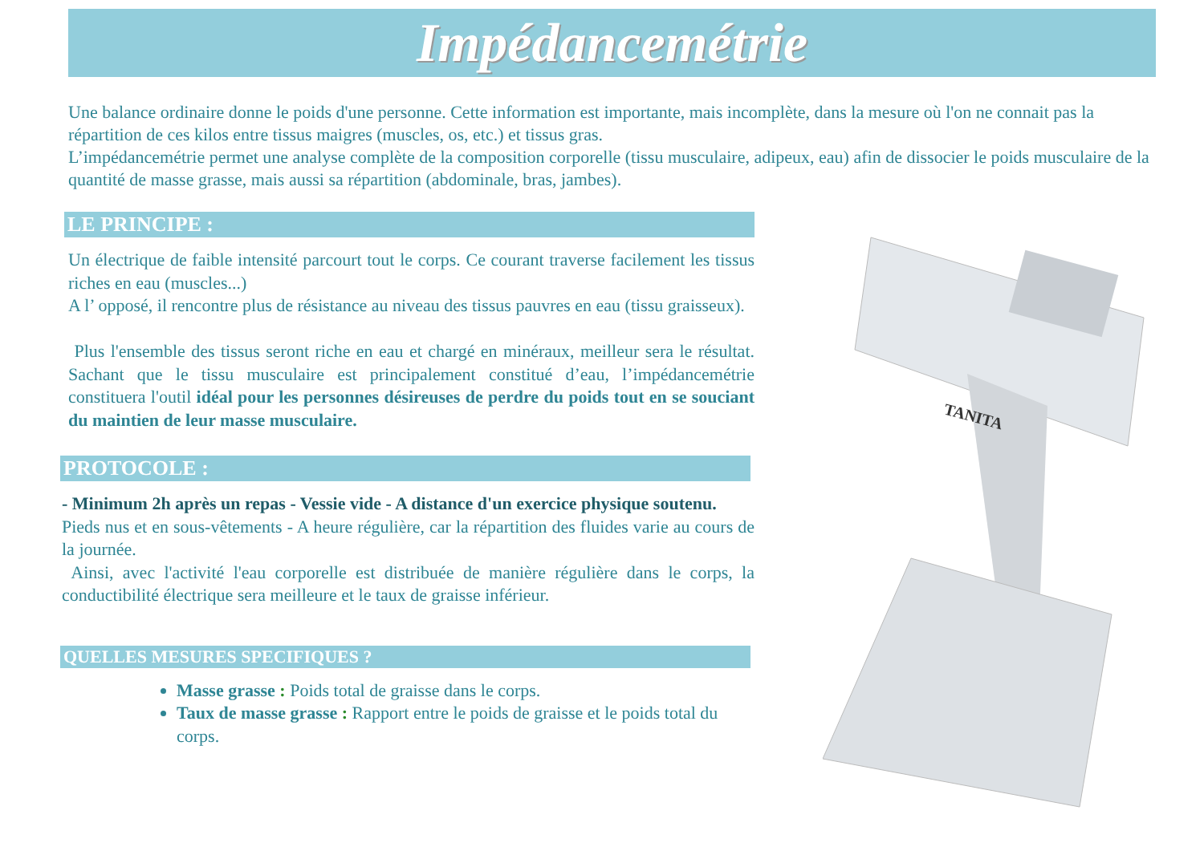Impédancemétrie
Une balance ordinaire donne le poids d'une personne. Cette information est importante, mais incomplète, dans la mesure où l'on ne connait pas la répartition de ces kilos entre tissus maigres (muscles, os, etc.) et tissus gras.
L’impédancemétrie permet une analyse complète de la composition corporelle (tissu musculaire, adipeux, eau) afin de dissocier le poids musculaire de la quantité de masse grasse, mais aussi sa répartition (abdominale, bras, jambes).
TANITA
LE PRINCIPE :
Un électrique de faible intensité parcourt tout le corps. Ce courant traverse facilement les tissus riches en eau (muscles...)
A l’ opposé, il rencontre plus de résistance au niveau des tissus pauvres en eau (tissu graisseux).
Plus l'ensemble des tissus seront riche en eau et chargé en minéraux, meilleur sera le résultat. Sachant que le tissu musculaire est principalement constitué d’eau, l’impédancemétrie constituera l'outil idéal pour les personnes désireuses de perdre du poids tout en se souciant du maintien de leur masse musculaire.
PROTOCOLE :
- Minimum 2h après un repas - Vessie vide - A distance d'un exercice physique soutenu.
Pieds nus et en sous-vêtements - A heure régulière, car la répartition des fluides varie au cours de la journée.
Ainsi, avec l'activité l'eau corporelle est distribuée de manière régulière dans le corps, la conductibilité électrique sera meilleure et le taux de graisse inférieur.
QUELLES MESURES SPECIFIQUES ?
Masse grasse : Poids total de graisse dans le corps.
Taux de masse grasse : Rapport entre le poids de graisse et le poids total du corps.